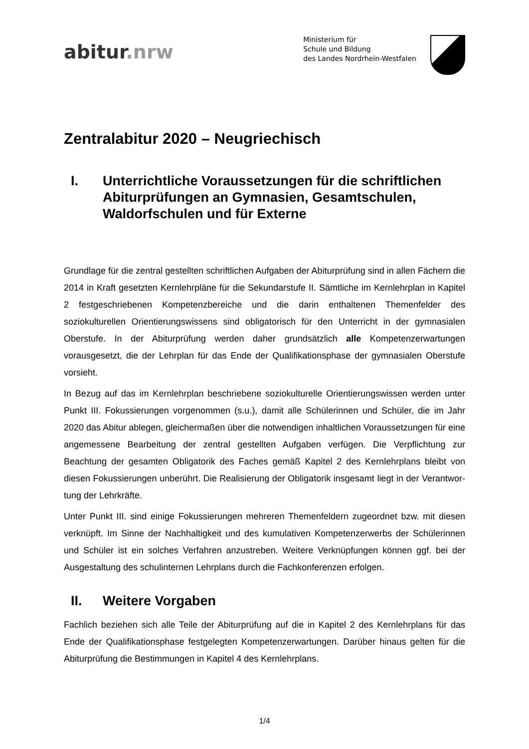abitur.nrw
Ministerium für
Schule und Bildung
des Landes Nordrhein-Westfalen
Zentralabitur 2020 – Neugriechisch
I. Unterrichtliche Voraussetzungen für die schriftlichen Abiturprüfungen an Gymnasien, Gesamtschulen, Waldorfschulen und für Externe
Grundlage für die zentral gestellten schriftlichen Aufgaben der Abiturprüfung sind in allen Fächern die 2014 in Kraft gesetzten Kernlehrpläne für die Sekundarstufe II. Sämtliche im Kernlehrplan in Kapitel 2 festgeschriebenen Kompetenzbereiche und die darin enthaltenen Themenfelder des soziokulturellen Orientierungswissens sind obligatorisch für den Unterricht in der gymnasialen Oberstufe. In der Abiturprüfung werden daher grundsätzlich alle Kompetenzerwartungen vorausgesetzt, die der Lehrplan für das Ende der Qualifikationsphase der gymnasialen Oberstufe vorsieht.
In Bezug auf das im Kernlehrplan beschriebene soziokulturelle Orientierungswissen werden unter Punkt III. Fokussierungen vorgenommen (s.u.), damit alle Schülerinnen und Schüler, die im Jahr 2020 das Abitur ablegen, gleichermaßen über die notwen­digen inhaltlichen Voraussetzungen für eine angemessene Bearbeitung der zentral gestellten Aufgaben verfügen. Die Verpflichtung zur Beachtung der gesamten Obli­gatorik des Faches gemäß Kapitel 2 des Kernlehrplans bleibt von diesen Fokussie­rungen unberührt. Die Realisierung der Obligatorik insgesamt liegt in der Verantwor­tung der Lehrkräfte.
Unter Punkt III. sind einige Fokussierungen mehreren Themenfeldern zugeordnet bzw. mit diesen verknüpft. Im Sinne der Nachhaltigkeit und des kumulativen Kompe­tenzerwerbs der Schülerinnen und Schüler ist ein solches Verfahren anzustreben. Weitere Verknüpfungen können ggf. bei der Ausgestaltung des schulinternen Lehr­plans durch die Fachkonferenzen erfolgen.
II. Weitere Vorgaben
Fachlich beziehen sich alle Teile der Abiturprüfung auf die in Kapitel 2 des Kernlehr­plans für das Ende der Qualifikationsphase festgelegten Kompetenzerwartungen. Darüber hinaus gelten für die Abiturprüfung die Bestimmungen in Kapitel 4 des Kern­lehrplans.
1/4